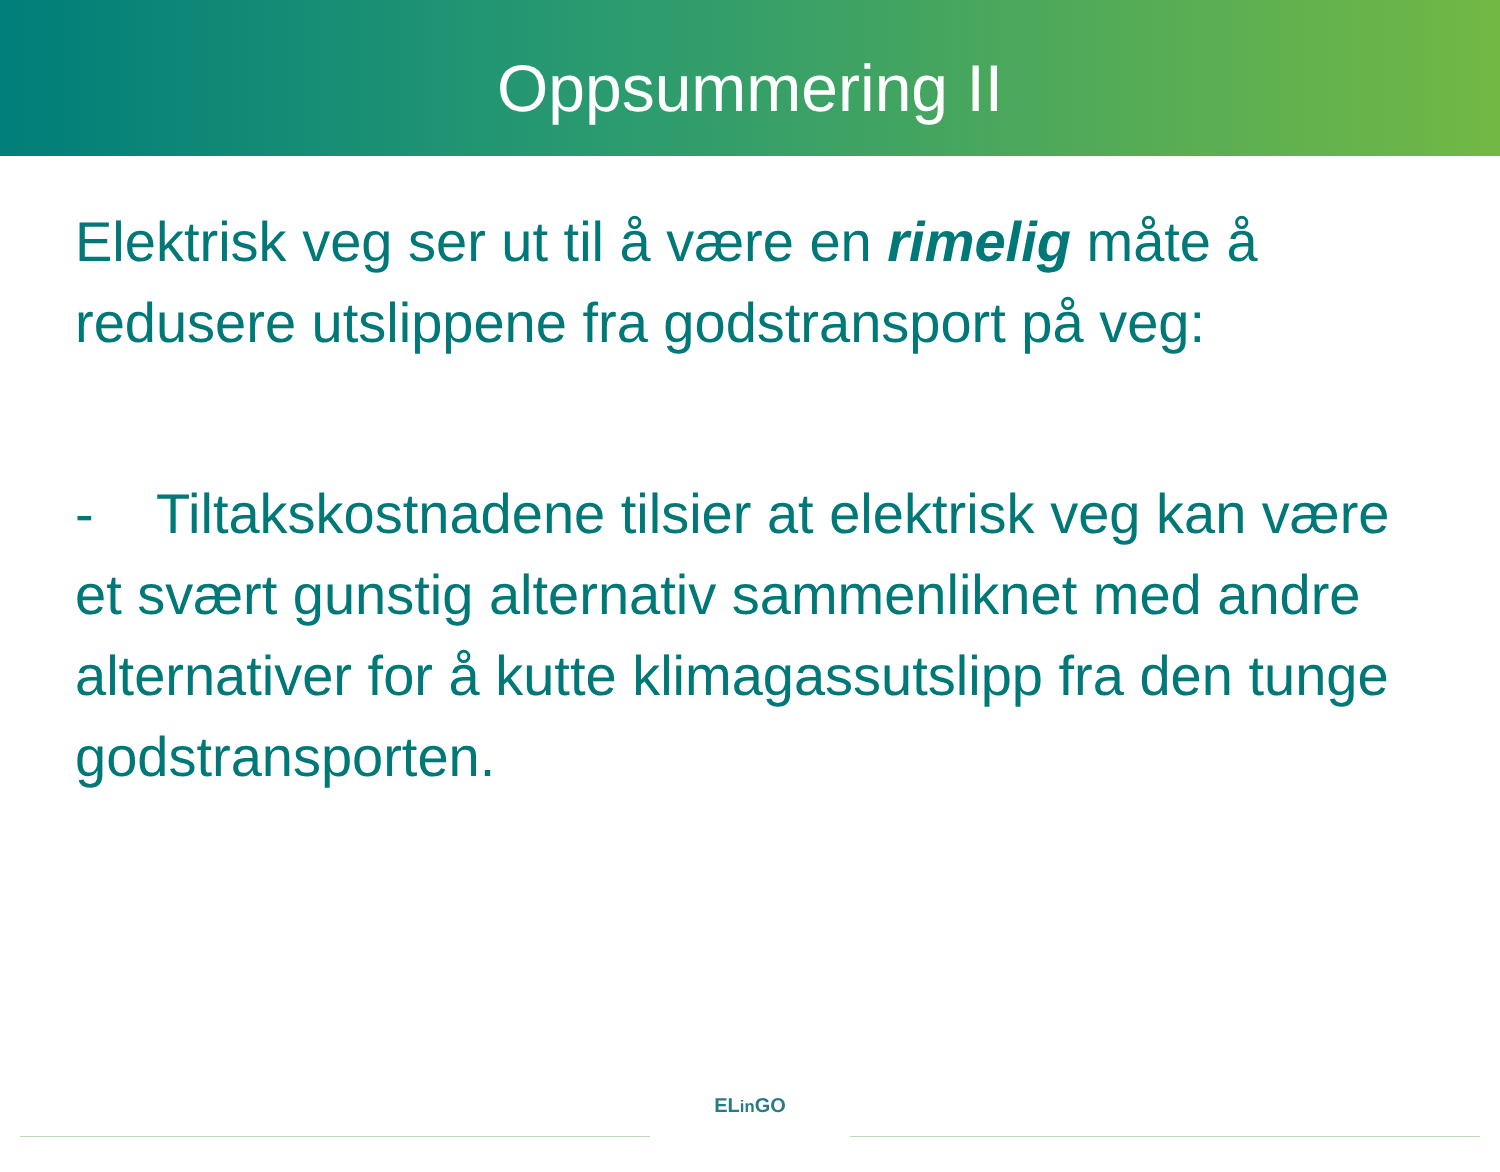Oppsummering II
Elektrisk veg ser ut til å være en rimelig måte å redusere utslippene fra godstransport på veg:
- Tiltakskostnadene tilsier at elektrisk veg kan være et svært gunstig alternativ sammenliknet med andre alternativer for å kutte klimagassutslipp fra den tunge godstransporten.
ELin GO